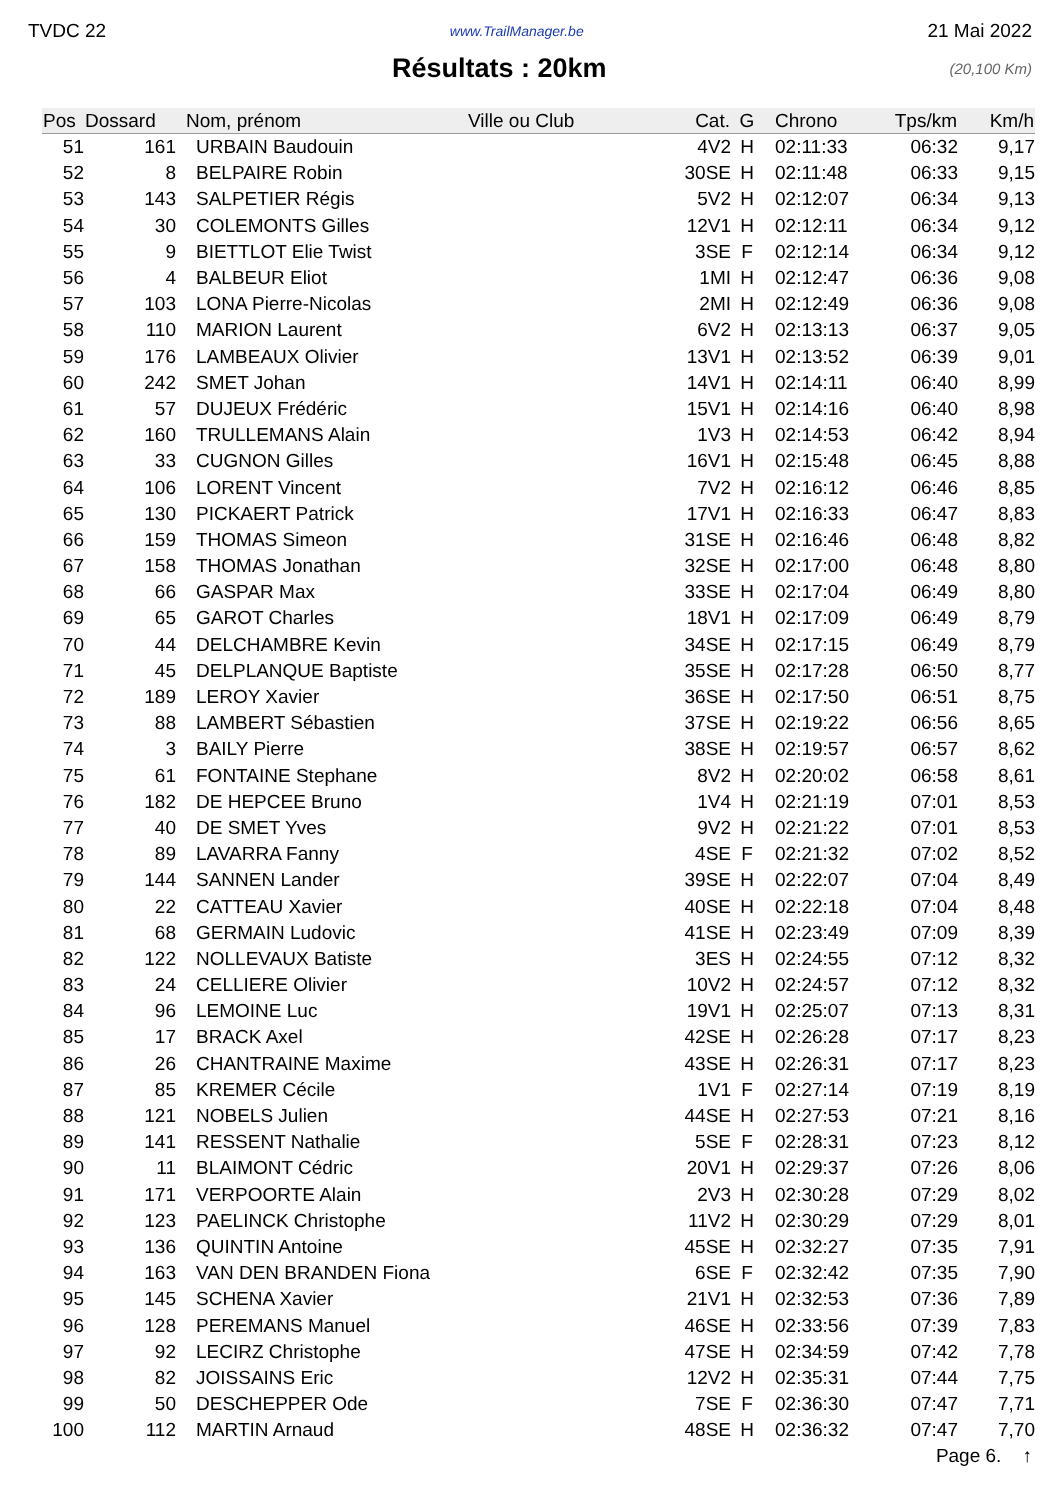TVDC 22 www.TrailManager.be 21 Mai 2022
Résultats : 20km
(20,100 Km)
| Pos | Dossard | Nom, prénom | Ville ou Club | Cat. | G | Chrono | Tps/km | Km/h |
| --- | --- | --- | --- | --- | --- | --- | --- | --- |
| 51 | 161 | URBAIN Baudouin | | 4V2 | H | 02:11:33 | 06:32 | 9,17 |
| 52 | 8 | BELPAIRE Robin | | 30SE | H | 02:11:48 | 06:33 | 9,15 |
| 53 | 143 | SALPETIER Régis | | 5V2 | H | 02:12:07 | 06:34 | 9,13 |
| 54 | 30 | COLEMONTS Gilles | | 12V1 | H | 02:12:11 | 06:34 | 9,12 |
| 55 | 9 | BIETTLOT Elie Twist | | 3SE | F | 02:12:14 | 06:34 | 9,12 |
| 56 | 4 | BALBEUR Eliot | | 1MI | H | 02:12:47 | 06:36 | 9,08 |
| 57 | 103 | LONA Pierre-Nicolas | | 2MI | H | 02:12:49 | 06:36 | 9,08 |
| 58 | 110 | MARION Laurent | | 6V2 | H | 02:13:13 | 06:37 | 9,05 |
| 59 | 176 | LAMBEAUX Olivier | | 13V1 | H | 02:13:52 | 06:39 | 9,01 |
| 60 | 242 | SMET Johan | | 14V1 | H | 02:14:11 | 06:40 | 8,99 |
| 61 | 57 | DUJEUX Frédéric | | 15V1 | H | 02:14:16 | 06:40 | 8,98 |
| 62 | 160 | TRULLEMANS Alain | | 1V3 | H | 02:14:53 | 06:42 | 8,94 |
| 63 | 33 | CUGNON Gilles | | 16V1 | H | 02:15:48 | 06:45 | 8,88 |
| 64 | 106 | LORENT Vincent | | 7V2 | H | 02:16:12 | 06:46 | 8,85 |
| 65 | 130 | PICKAERT Patrick | | 17V1 | H | 02:16:33 | 06:47 | 8,83 |
| 66 | 159 | THOMAS Simeon | | 31SE | H | 02:16:46 | 06:48 | 8,82 |
| 67 | 158 | THOMAS Jonathan | | 32SE | H | 02:17:00 | 06:48 | 8,80 |
| 68 | 66 | GASPAR Max | | 33SE | H | 02:17:04 | 06:49 | 8,80 |
| 69 | 65 | GAROT Charles | | 18V1 | H | 02:17:09 | 06:49 | 8,79 |
| 70 | 44 | DELCHAMBRE Kevin | | 34SE | H | 02:17:15 | 06:49 | 8,79 |
| 71 | 45 | DELPLANQUE Baptiste | | 35SE | H | 02:17:28 | 06:50 | 8,77 |
| 72 | 189 | LEROY Xavier | | 36SE | H | 02:17:50 | 06:51 | 8,75 |
| 73 | 88 | LAMBERT Sébastien | | 37SE | H | 02:19:22 | 06:56 | 8,65 |
| 74 | 3 | BAILY Pierre | | 38SE | H | 02:19:57 | 06:57 | 8,62 |
| 75 | 61 | FONTAINE Stephane | | 8V2 | H | 02:20:02 | 06:58 | 8,61 |
| 76 | 182 | DE HEPCEE Bruno | | 1V4 | H | 02:21:19 | 07:01 | 8,53 |
| 77 | 40 | DE SMET Yves | | 9V2 | H | 02:21:22 | 07:01 | 8,53 |
| 78 | 89 | LAVARRA Fanny | | 4SE | F | 02:21:32 | 07:02 | 8,52 |
| 79 | 144 | SANNEN Lander | | 39SE | H | 02:22:07 | 07:04 | 8,49 |
| 80 | 22 | CATTEAU Xavier | | 40SE | H | 02:22:18 | 07:04 | 8,48 |
| 81 | 68 | GERMAIN Ludovic | | 41SE | H | 02:23:49 | 07:09 | 8,39 |
| 82 | 122 | NOLLEVAUX Batiste | | 3ES | H | 02:24:55 | 07:12 | 8,32 |
| 83 | 24 | CELLIERE Olivier | | 10V2 | H | 02:24:57 | 07:12 | 8,32 |
| 84 | 96 | LEMOINE Luc | | 19V1 | H | 02:25:07 | 07:13 | 8,31 |
| 85 | 17 | BRACK Axel | | 42SE | H | 02:26:28 | 07:17 | 8,23 |
| 86 | 26 | CHANTRAINE Maxime | | 43SE | H | 02:26:31 | 07:17 | 8,23 |
| 87 | 85 | KREMER Cécile | | 1V1 | F | 02:27:14 | 07:19 | 8,19 |
| 88 | 121 | NOBELS Julien | | 44SE | H | 02:27:53 | 07:21 | 8,16 |
| 89 | 141 | RESSENT Nathalie | | 5SE | F | 02:28:31 | 07:23 | 8,12 |
| 90 | 11 | BLAIMONT Cédric | | 20V1 | H | 02:29:37 | 07:26 | 8,06 |
| 91 | 171 | VERPOORTE Alain | | 2V3 | H | 02:30:28 | 07:29 | 8,02 |
| 92 | 123 | PAELINCK Christophe | | 11V2 | H | 02:30:29 | 07:29 | 8,01 |
| 93 | 136 | QUINTIN Antoine | | 45SE | H | 02:32:27 | 07:35 | 7,91 |
| 94 | 163 | VAN DEN BRANDEN Fiona | | 6SE | F | 02:32:42 | 07:35 | 7,90 |
| 95 | 145 | SCHENA Xavier | | 21V1 | H | 02:32:53 | 07:36 | 7,89 |
| 96 | 128 | PEREMANS Manuel | | 46SE | H | 02:33:56 | 07:39 | 7,83 |
| 97 | 92 | LECIRZ Christophe | | 47SE | H | 02:34:59 | 07:42 | 7,78 |
| 98 | 82 | JOISSAINS Eric | | 12V2 | H | 02:35:31 | 07:44 | 7,75 |
| 99 | 50 | DESCHEPPER Ode | | 7SE | F | 02:36:30 | 07:47 | 7,71 |
| 100 | 112 | MARTIN Arnaud | | 48SE | H | 02:36:32 | 07:47 | 7,70 |
Page 6. ↑